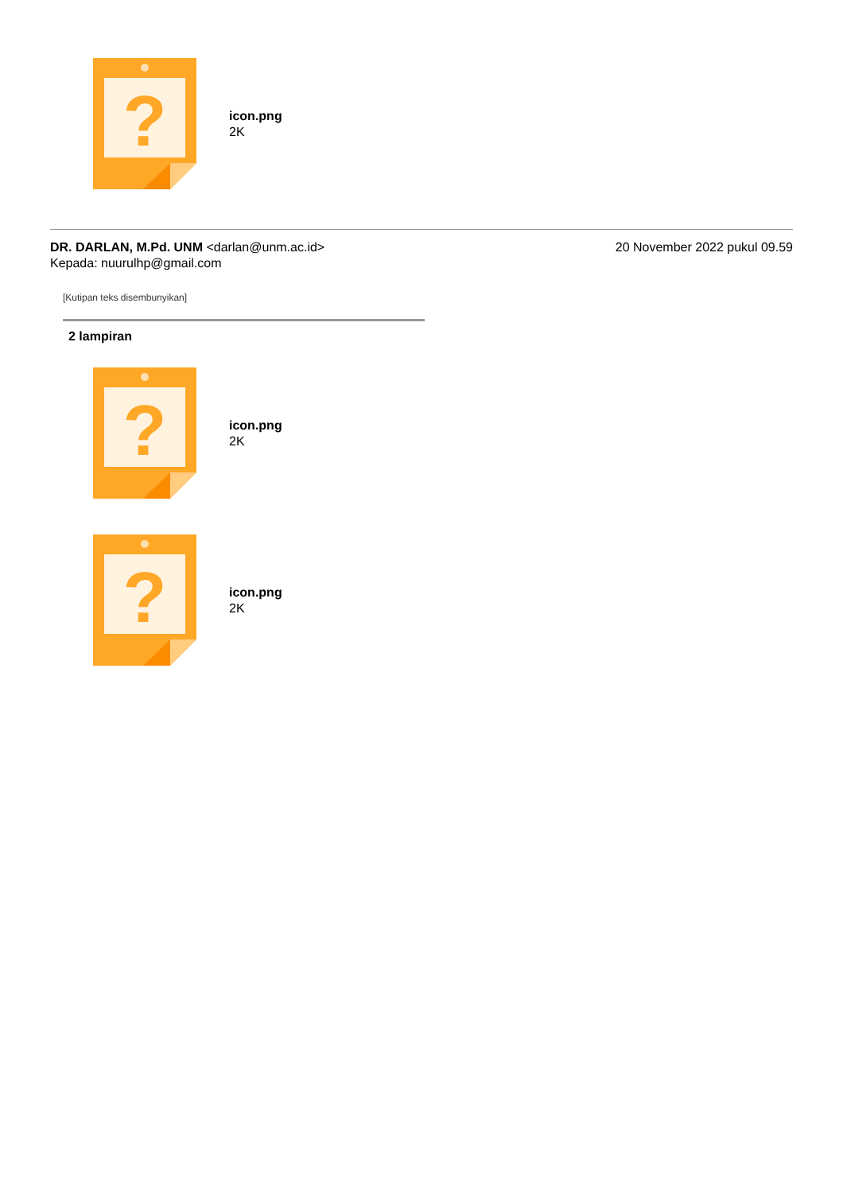?
icon.png
2K
DR. DARLAN, M.Pd. UNM <darlan@unm.ac.id>
Kepada: nuurulhp@gmail.com
20 November 2022 pukul 09.59
[Kutipan teks disembunyikan]
2 lampiran
?
icon.png
2K
?
icon.png
2K